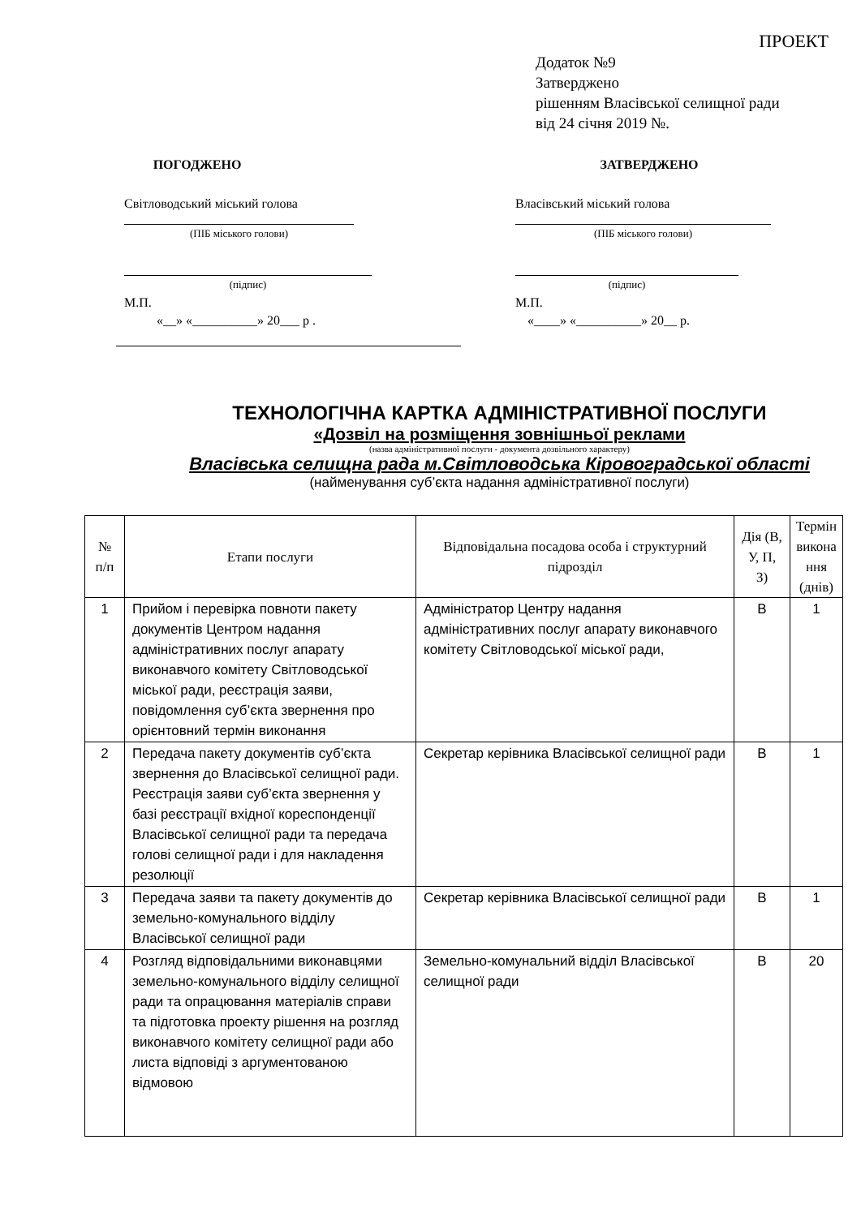ПРОЕКТ
Додаток №9
Затверджено
рішенням Власівської селищної ради
від 24 січня 2019 №.
ПОГОДЖЕНО
Світловодський міський голова
(ПІБ міського голови)
(підпис)
М.П.
«__» «__________» 20___ р .
ЗАТВЕРДЖЕНО
Власівський міський голова
(ПІБ міського голови)
(підпис)
М.П.
«____» «__________» 20__ р.
ТЕХНОЛОГІЧНА КАРТКА АДМІНІСТРАТИВНОЇ ПОСЛУГИ
«Дозвіл на розміщення зовнішньої реклами
(назва адміністративної послуги - документа дозвільного характеру)
Власівська селищна рада м.Світловодська Кіровоградської області
(найменування суб’єкта надання адміністративної послуги)
| № п/п | Етапи послуги | Відповідальна посадова особа і структурний підрозділ | Дія (В, У, П, З) | Термін викона ння (днів) |
| --- | --- | --- | --- | --- |
| 1 | Прийом і перевірка повноти пакету документів Центром надання адміністративних послуг апарату виконавчого комітету Світловодської міської ради, реєстрація заяви, повідомлення суб’єкта звернення про орієнтовний термін виконання | Адміністратор Центру надання адміністративних послуг апарату виконавчого комітету Світловодської міської ради, | В | 1 |
| 2 | Передача пакету документів суб’єкта звернення до Власівської селищної ради. Реєстрація заяви суб’єкта звернення у базі реєстрації вхідної кореспонденції Власівської селищної ради та передача голові селищної ради і для накладення резолюції | Секретар керівника Власівської селищної ради | В | 1 |
| 3 | Передача заяви та пакету документів до земельно-комунального відділу Власівської селищної ради | Секретар керівника Власівської селищної ради | В | 1 |
| 4 | Розгляд відповідальними виконавцями земельно-комунального відділу селищної ради та опрацювання матеріалів справи та підготовка проекту рішення на розгляд виконавчого комітету селищної ради або листа відповіді з аргументованою відмовою | Земельно-комунальний відділ Власівської селищної ради | В | 20 |